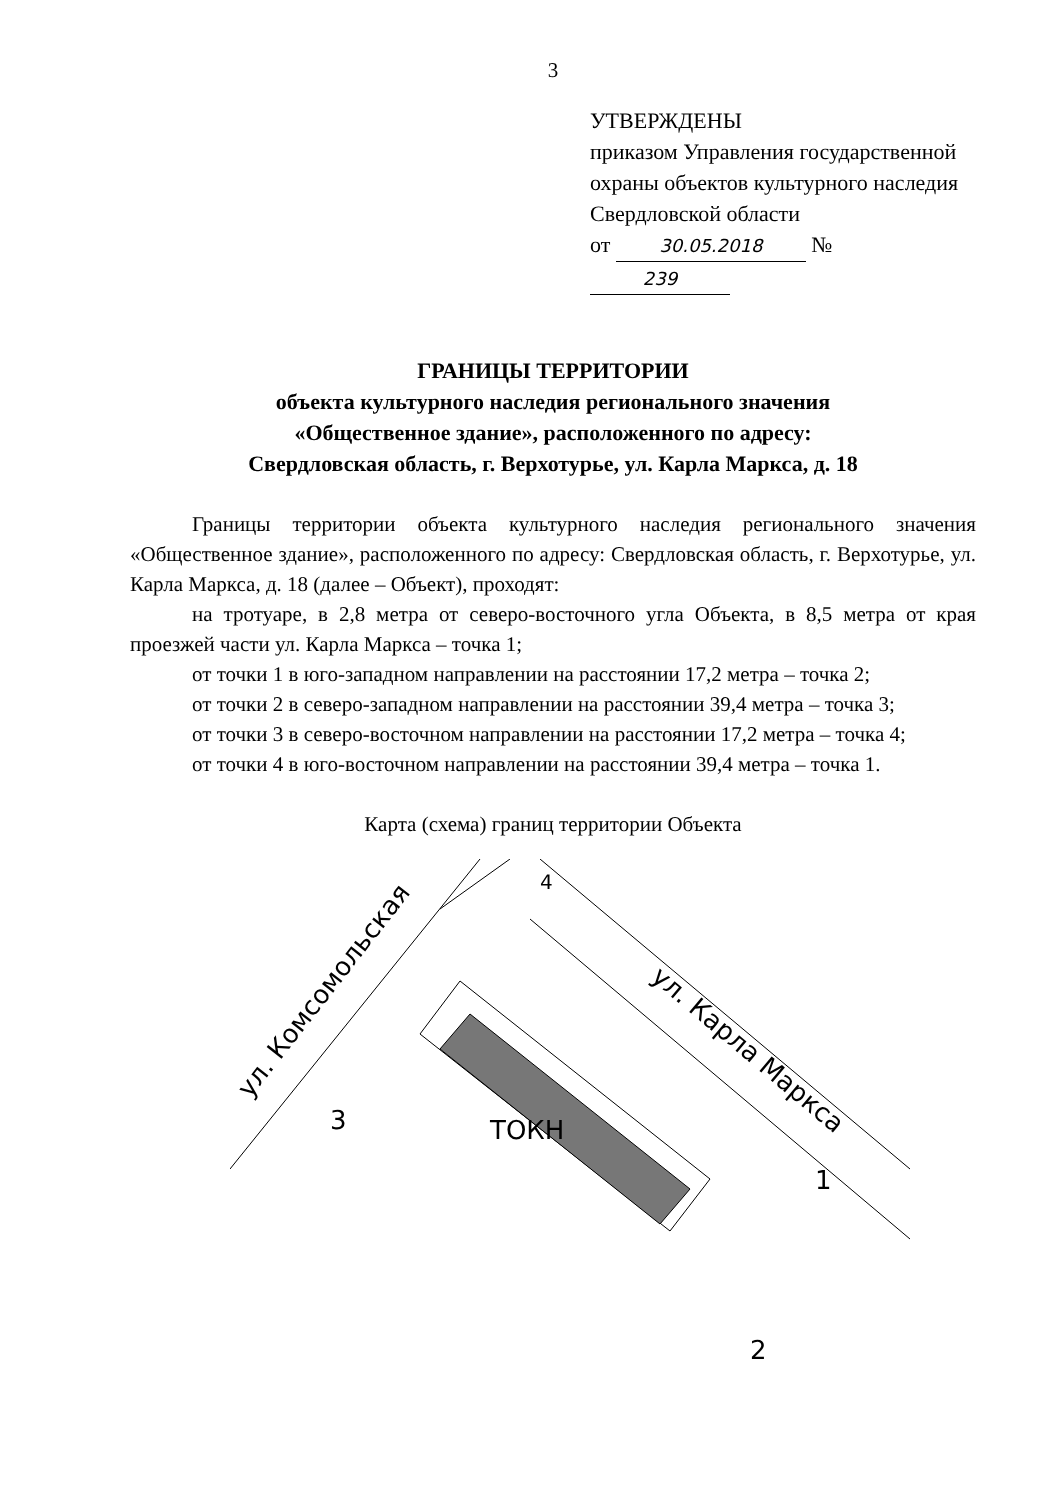3
УТВЕРЖДЕНЫ
приказом Управления государственной охраны объектов культурного наследия Свердловской области
от 30.05.2018 № 239
ГРАНИЦЫ ТЕРРИТОРИИ
объекта культурного наследия регионального значения
«Общественное здание», расположенного по адресу:
Свердловская область, г. Верхотурье, ул. Карла Маркса, д. 18
Границы территории объекта культурного наследия регионального значения «Общественное здание», расположенного по адресу: Свердловская область, г. Верхотурье, ул. Карла Маркса, д. 18 (далее – Объект), проходят:
на тротуаре, в 2,8 метра от северо-восточного угла Объекта, в 8,5 метра от края проезжей части ул. Карла Маркса – точка 1;
от точки 1 в юго-западном направлении на расстоянии 17,2 метра – точка 2;
от точки 2 в северо-западном направлении на расстоянии 39,4 метра – точка 3;
от точки 3 в северо-восточном направлении на расстоянии 17,2 метра – точка 4;
от точки 4 в юго-восточном направлении на расстоянии 39,4 метра – точка 1.
Карта (схема) границ территории Объекта
ТОКН
4
3
1
2
ул. Комсомольская
ул. Карла Маркса